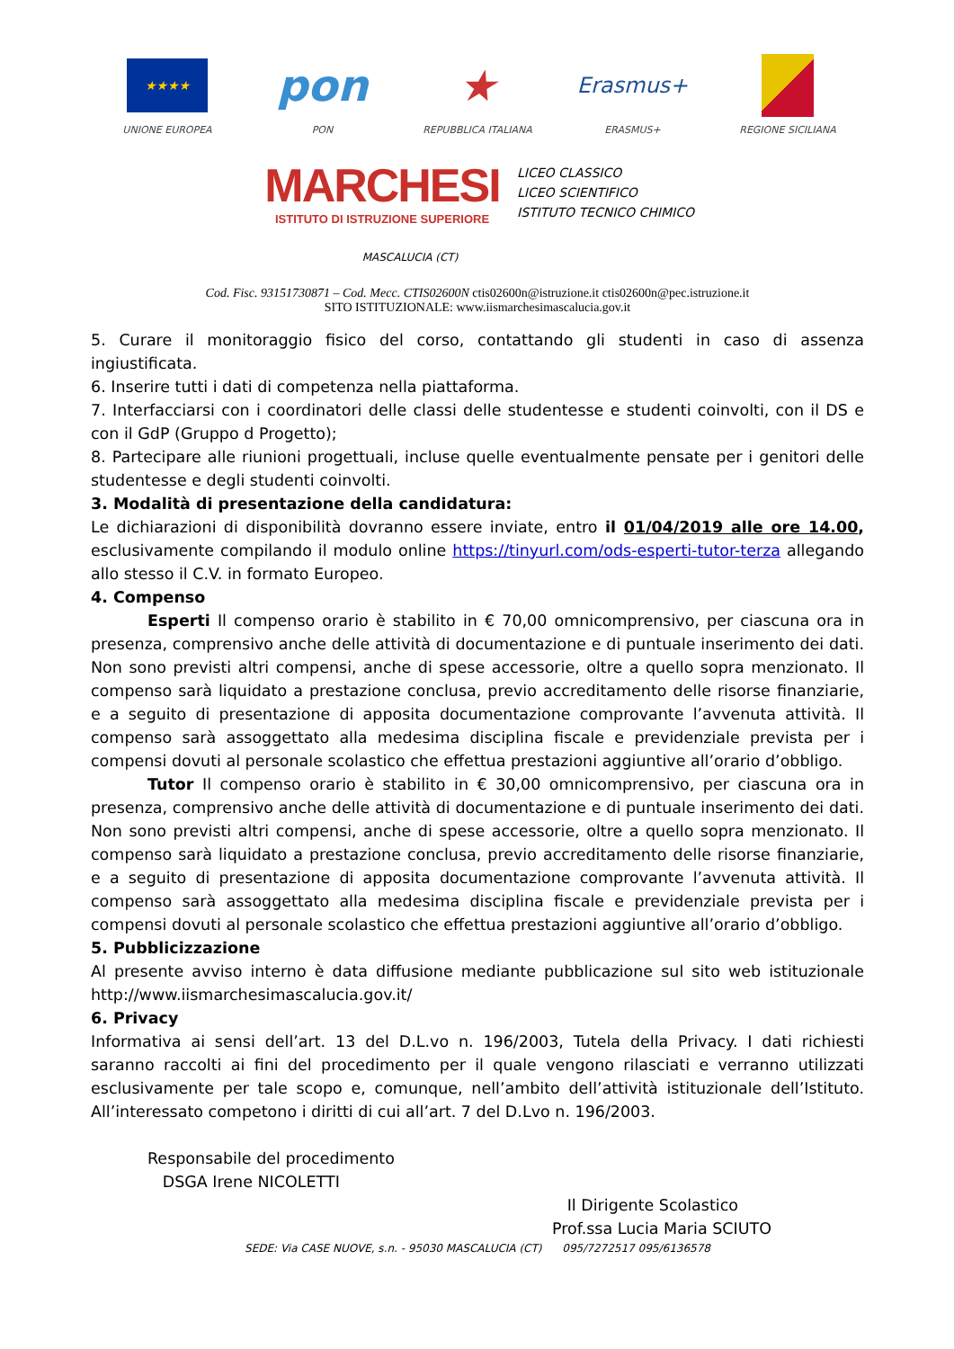★★★★
UNIONE EUROPEA
pon
PON
★
REPUBBLICA ITALIANA
Erasmus+
ERASMUS+
REGIONE SICILIANA
MARCHESI
ISTITUTO DI ISTRUZIONE SUPERIORE
LICEO CLASSICO
LICEO SCIENTIFICO
ISTITUTO TECNICO CHIMICO
MASCALUCIA (CT)
Cod. Fisc. 93151730871 – Cod. Mecc. CTIS02600N ctis02600n@istruzione.it ctis02600n@pec.istruzione.it
SITO ISTITUZIONALE: www.iismarchesimascalucia.gov.it
5. Curare il monitoraggio fisico del corso, contattando gli studenti in caso di assenza ingiustificata.
6. Inserire tutti i dati di competenza nella piattaforma.
7. Interfacciarsi con i coordinatori delle classi delle studentesse e studenti coinvolti, con il DS e con il GdP (Gruppo d Progetto);
8. Partecipare alle riunioni progettuali, incluse quelle eventualmente pensate per i genitori delle studentesse e degli studenti coinvolti.
3. Modalità di presentazione della candidatura:
Le dichiarazioni di disponibilità dovranno essere inviate, entro il 01/04/2019 alle ore 14.00, esclusivamente compilando il modulo online https://tinyurl.com/ods-esperti-tutor-terza allegando allo stesso il C.V. in formato Europeo.
4. Compenso
Esperti Il compenso orario è stabilito in € 70,00 omnicomprensivo, per ciascuna ora in presenza, comprensivo anche delle attività di documentazione e di puntuale inserimento dei dati. Non sono previsti altri compensi, anche di spese accessorie, oltre a quello sopra menzionato. Il compenso sarà liquidato a prestazione conclusa, previo accreditamento delle risorse finanziarie, e a seguito di presentazione di apposita documentazione comprovante l’avvenuta attività. Il compenso sarà assoggettato alla medesima disciplina fiscale e previdenziale prevista per i compensi dovuti al personale scolastico che effettua prestazioni aggiuntive all’orario d’obbligo.
Tutor Il compenso orario è stabilito in € 30,00 omnicomprensivo, per ciascuna ora in presenza, comprensivo anche delle attività di documentazione e di puntuale inserimento dei dati. Non sono previsti altri compensi, anche di spese accessorie, oltre a quello sopra menzionato. Il compenso sarà liquidato a prestazione conclusa, previo accreditamento delle risorse finanziarie, e a seguito di presentazione di apposita documentazione comprovante l’avvenuta attività. Il compenso sarà assoggettato alla medesima disciplina fiscale e previdenziale prevista per i compensi dovuti al personale scolastico che effettua prestazioni aggiuntive all’orario d’obbligo.
5. Pubblicizzazione
Al presente avviso interno è data diffusione mediante pubblicazione sul sito web istituzionale http://www.iismarchesimascalucia.gov.it/
6. Privacy
Informativa ai sensi dell’art. 13 del D.L.vo n. 196/2003, Tutela della Privacy. I dati richiesti saranno raccolti ai fini del procedimento per il quale vengono rilasciati e verranno utilizzati esclusivamente per tale scopo e, comunque, nell’ambito dell’attività istituzionale dell’Istituto. All’interessato competono i diritti di cui all’art. 7 del D.Lvo n. 196/2003.
Responsabile del procedimento
DSGA Irene NICOLETTI
Il Dirigente Scolastico
Prof.ssa Lucia Maria SCIUTO
SEDE: Via CASE NUOVE, s.n. - 95030 MASCALUCIA (CT) 095/7272517 095/6136578